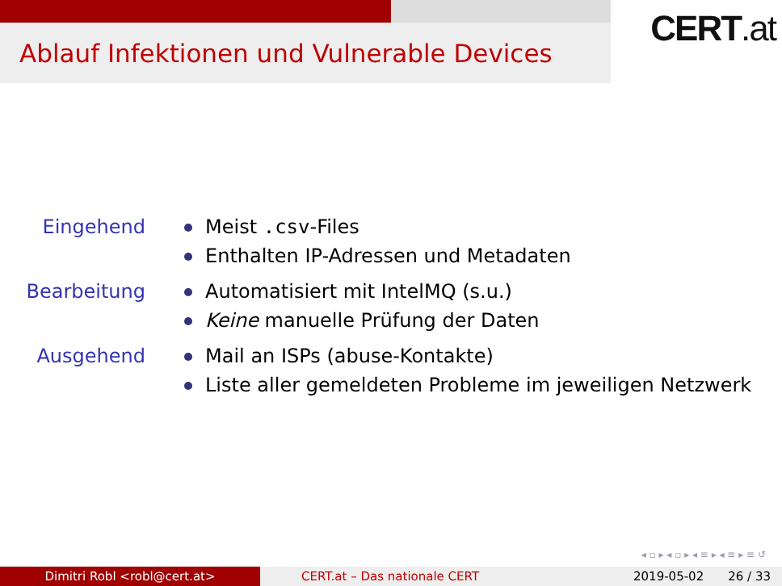Ablauf Infektionen und Vulnerable Devices
CERT.at
Eingehend Meist .csv-Files
Enthalten IP-Adressen und Metadaten
Bearbeitung Automatisiert mit IntelMQ (s.u.)
Keine manuelle Prüfung der Daten
Ausgehend Mail an ISPs (abuse-Kontakte)
Liste aller gemeldeten Probleme im jeweiligen Netzwerk
◂ ▫ ▸ ◂ ▫ ▸ ◂ ≡ ▸ ◂ ≡ ▸ ≡ ↺
Dimitri Robl <robl@cert.at> CERT.at – Das nationale CERT 2019-05-02 26 / 33